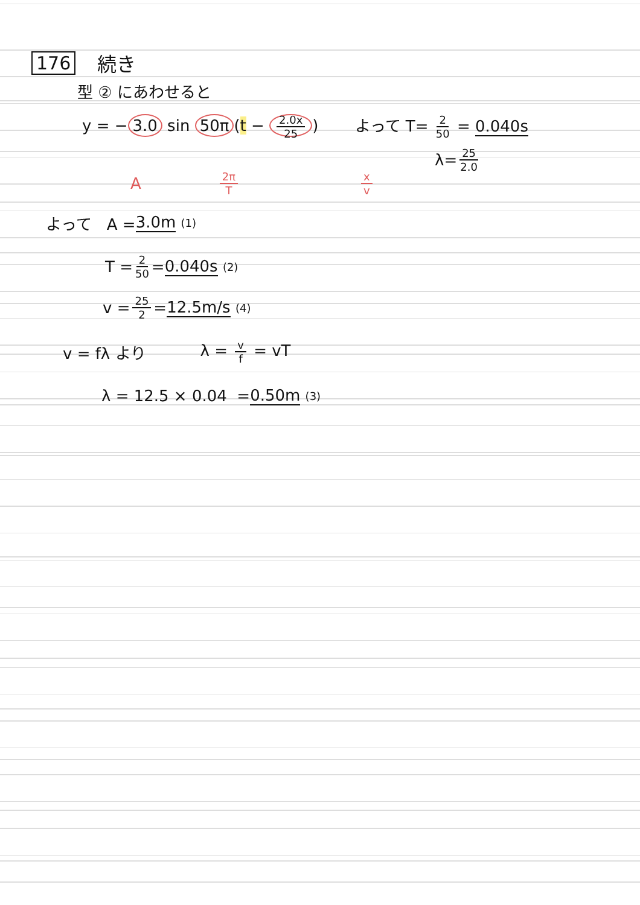176 続き
型 ② にあわせると
y = − 3.0 sin 50π (t − 2.0x 25) よって T= 2 50 = 0.040s
λ= 25 2.0
A 2π T x v
よって A = 3.0m (1)
T = 2 50 = 0.040s (2)
v = 25 2 = 12.5m/s (4)
v = fλ より λ = v f = vT
λ = 12.5 × 0.04 = 0.50m (3)